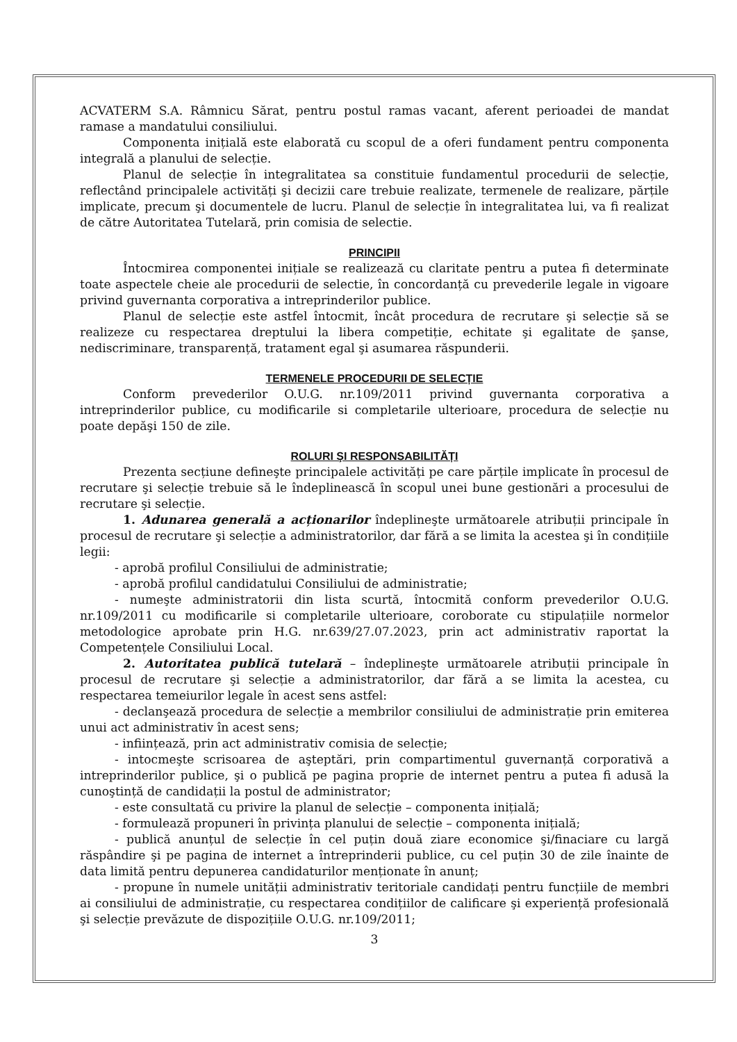ACVATERM S.A. Râmnicu Sărat, pentru postul ramas vacant, aferent perioadei de mandat ramase a mandatului consiliului.
Componenta inițială este elaborată cu scopul de a oferi fundament pentru componenta integrală a planului de selecție.
Planul de selecție în integralitatea sa constituie fundamentul procedurii de selecție, reflectând principalele activități şi decizii care trebuie realizate, termenele de realizare, părțile implicate, precum şi documentele de lucru. Planul de selecție în integralitatea lui, va fi realizat de către Autoritatea Tutelară, prin comisia de selectie.
PRINCIPII
Întocmirea componentei inițiale se realizează cu claritate pentru a putea fi determinate toate aspectele cheie ale procedurii de selectie, în concordanță cu prevederile legale in vigoare privind guvernanta corporativa a intreprinderilor publice.
Planul de selecție este astfel întocmit, încât procedura de recrutare şi selecție să se realizeze cu respectarea dreptului la libera competiție, echitate şi egalitate de şanse, nediscriminare, transparență, tratament egal şi asumarea răspunderii.
TERMENELE PROCEDURII DE SELECȚIE
Conform prevederilor O.U.G. nr.109/2011 privind guvernanta corporativa a intreprinderilor publice, cu modificarile si completarile ulterioare, procedura de selecție nu poate depăşi 150 de zile.
ROLURI ŞI RESPONSABILITĂȚI
Prezenta secțiune defineşte principalele activități pe care părțile implicate în procesul de recrutare şi selecție trebuie să le îndeplinească în scopul unei bune gestionări a procesului de recrutare şi selecție.
1. Adunarea generală a acționarilor îndeplineşte următoarele atribuții principale în procesul de recrutare şi selecție a administratorilor, dar fără a se limita la acestea şi în condițiile legii:
- aprobă profilul Consiliului de administratie;
- aprobă profilul candidatului Consiliului de administratie;
- numeşte administratorii din lista scurtă, întocmită conform prevederilor O.U.G. nr.109/2011 cu modificarile si completarile ulterioare, coroborate cu stipulațiile normelor metodologice aprobate prin H.G. nr.639/27.07.2023, prin act administrativ raportat la Competențele Consiliului Local.
2. Autoritatea publică tutelară – îndeplineşte următoarele atribuții principale în procesul de recrutare şi selecție a administratorilor, dar fără a se limita la acestea, cu respectarea temeiurilor legale în acest sens astfel:
- declanşează procedura de selecție a membrilor consiliului de administrație prin emiterea unui act administrativ în acest sens;
- inființează, prin act administrativ comisia de selecție;
- intocmeşte scrisoarea de aşteptări, prin compartimentul guvernanță corporativă a intreprinderilor publice, şi o publică pe pagina proprie de internet pentru a putea fi adusă la cunoştință de candidații la postul de administrator;
- este consultată cu privire la planul de selecție – componenta inițială;
- formulează propuneri în privința planului de selecție – componenta inițială;
- publică anunțul de selecție în cel puțin două ziare economice şi/finaciare cu largă răspândire şi pe pagina de internet a întreprinderii publice, cu cel puțin 30 de zile înainte de data limită pentru depunerea candidaturilor menționate în anunț;
- propune în numele unității administrativ teritoriale candidați pentru funcțiile de membri ai consiliului de administrație, cu respectarea condițiilor de calificare şi experiență profesională şi selecție prevăzute de dispozițiile O.U.G. nr.109/2011;
3